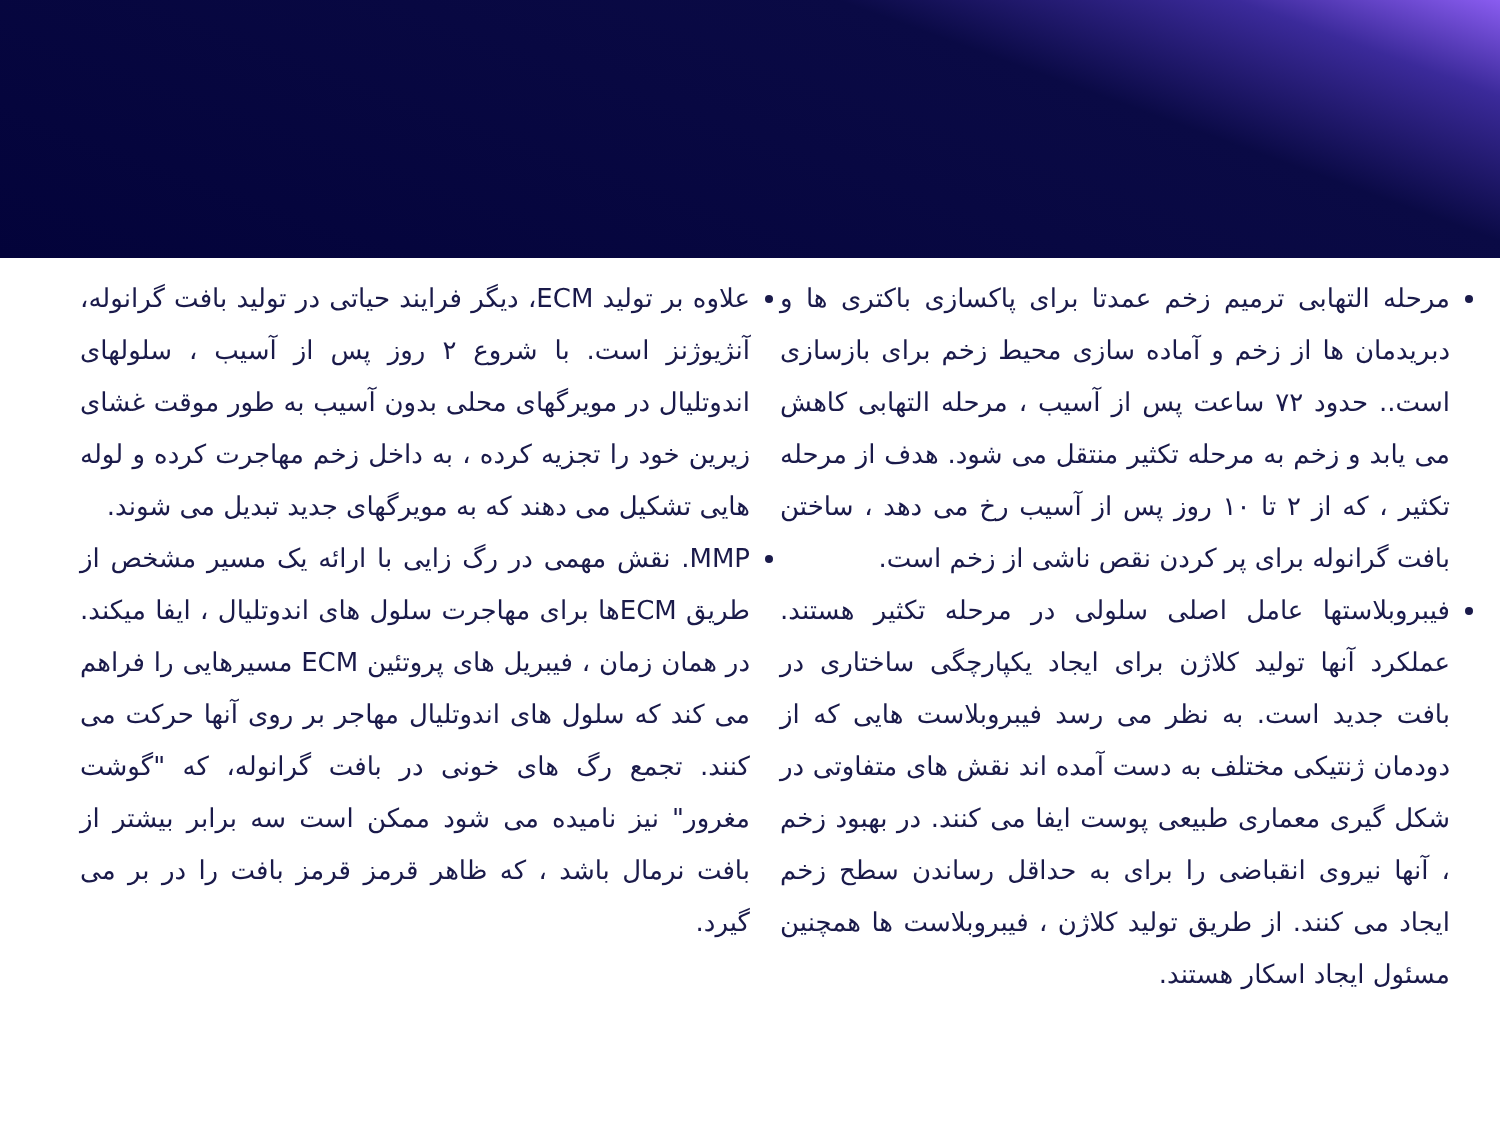مرحله التهابی ترمیم زخم عمدتا برای پاکسازی باکتری ها و دبریدمان ها از زخم و آماده سازی محیط زخم برای بازسازی است.. حدود ۷۲ ساعت پس از آسیب ، مرحله التهابی کاهش می یابد و زخم به مرحله تکثیر منتقل می شود. هدف از مرحله تکثیر ، که از ۲ تا ۱۰ روز پس از آسیب رخ می دهد ، ساختن بافت گرانوله برای پر کردن نقص ناشی از زخم است.
فیبروبلاستها عامل اصلی سلولی در مرحله تکثیر هستند. عملکرد آنها تولید کلاژن برای ایجاد یکپارچگی ساختاری در بافت جدید است. به نظر می رسد فیبروبلاست هایی که از دودمان ژنتیکی مختلف به دست آمده اند نقش های متفاوتی در شکل گیری معماری طبیعی پوست ایفا می کنند. در بهبود زخم ، آنها نیروی انقباضی را برای به حداقل رساندن سطح زخم ایجاد می کنند. از طریق تولید کلاژن ، فیبروبلاست ها همچنین مسئول ایجاد اسکار هستند.
علاوه بر تولید ECM، دیگر فرایند حیاتی در تولید بافت گرانوله، آنژیوژنز است. با شروع ۲ روز پس از آسیب ، سلولهای اندوتلیال در مویرگهای محلی بدون آسیب به طور موقت غشای زیرین خود را تجزیه کرده ، به داخل زخم مهاجرت کرده و لوله هایی تشکیل می دهند که به مویرگهای جدید تبدیل می شوند.
MMP. نقش مهمی در رگ زایی با ارائه یک مسیر مشخص از طریق ECMها برای مهاجرت سلول های اندوتلیال ، ایفا میکند. در همان زمان ، فیبریل های پروتئین ECM مسیرهایی را فراهم می کند که سلول های اندوتلیال مهاجر بر روی آنها حرکت می کنند. تجمع رگ های خونی در بافت گرانوله، که "گوشت مغرور" نیز نامیده می شود ممکن است سه برابر بیشتر از بافت نرمال باشد ، که ظاهر قرمز قرمز بافت را در بر می گیرد.